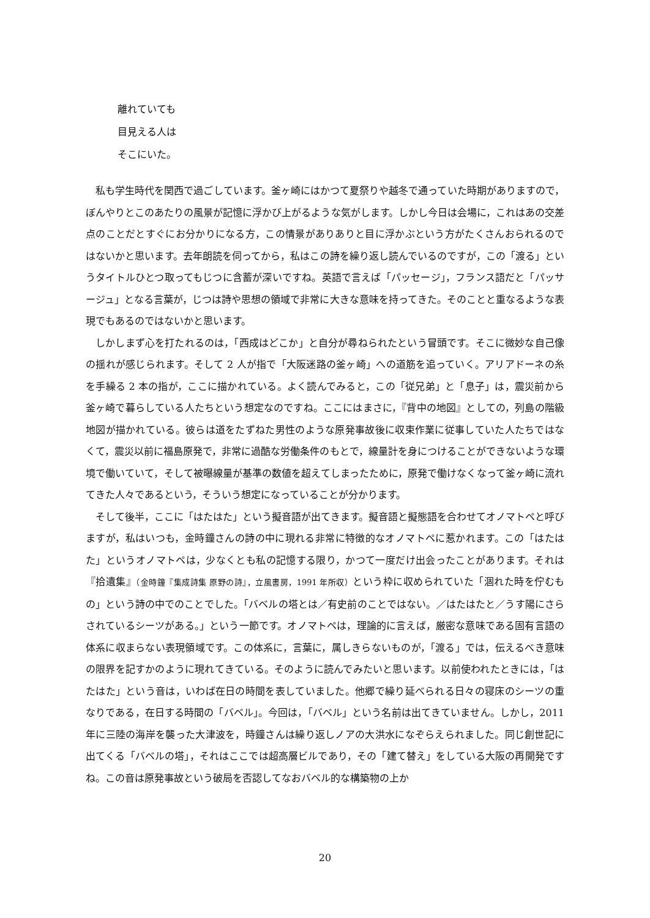離れていても
目見える人は
そこにいた。
私も学生時代を関西で過ごしています。釜ヶ崎にはかつて夏祭りや越冬で通っていた時期がありますので，ぼんやりとこのあたりの風景が記憶に浮かび上がるような気がします。しかし今日は会場に，これはあの交差点のことだとすぐにお分かりになる方，この情景がありありと目に浮かぶという方がたくさんおられるのではないかと思います。去年朗読を伺ってから，私はこの詩を繰り返し読んでいるのですが，この「渡る」というタイトルひとつ取ってもじつに含蓄が深いですね。英語で言えば「パッセージ」，フランス語だと「パッサージュ」となる言葉が，じつは詩や思想の領域で非常に大きな意味を持ってきた。そのことと重なるような表現でもあるのではないかと思います。
しかしまず心を打たれるのは，「西成はどこか」と自分が尋ねられたという冒頭です。そこに微妙な自己像の揺れが感じられます。そして 2 人が指で「大阪迷路の釜ヶ崎」への道筋を追っていく。アリアドーネの糸を手繰る 2 本の指が，ここに描かれている。よく読んでみると，この「従兄弟」と「息子」は，震災前から釜ヶ崎で暮らしている人たちという想定なのですね。ここにはまさに，『背中の地図』としての，列島の階級地図が描かれている。彼らは道をたずねた男性のような原発事故後に収束作業に従事していた人たちではなくて，震災以前に福島原発で，非常に過酷な労働条件のもとで，線量計を身につけることができないような環境で働いていて，そして被曝線量が基準の数値を超えてしまったために，原発で働けなくなって釜ヶ崎に流れてきた人々であるという，そういう想定になっていることが分かります。
そして後半，ここに「はたはた」という擬音語が出てきます。擬音語と擬態語を合わせてオノマトペと呼びますが，私はいつも，金時鐘さんの詩の中に現れる非常に特徴的なオノマトペに惹かれます。この「はたはた」というオノマトペは，少なくとも私の記憶する限り，かつて一度だけ出会ったことがあります。それは『拾遺集』（金時鐘『集成詩集 原野の詩』，立風書房，1991 年所収）という枠に収められていた「涸れた時を佇むもの」という詩の中でのことでした。「バベルの塔とは／有史前のことではない。／はたはたと／うす陽にさらされているシーツがある。」という一節です。オノマトペは，理論的に言えば，厳密な意味である固有言語の体系に収まらない表現領域です。この体系に，言葉に，属しきらないものが，「渡る」では，伝えるべき意味の限界を記すかのように現れてきている。そのように読んでみたいと思います。以前使われたときには，「はたはた」という音は，いわば在日の時間を表していました。他郷で繰り延べられる日々の寝床のシーツの重なりである，在日する時間の「バベル」。今回は，「バベル」という名前は出てきていません。しかし，2011 年に三陸の海岸を襲った大津波を，時鐘さんは繰り返しノアの大洪水になぞらえられました。同じ創世記に出てくる「バベルの塔」，それはここでは超高層ビルであり，その「建て替え」をしている大阪の再開発ですね。この音は原発事故という破局を否認してなおバベル的な構築物の上か
20